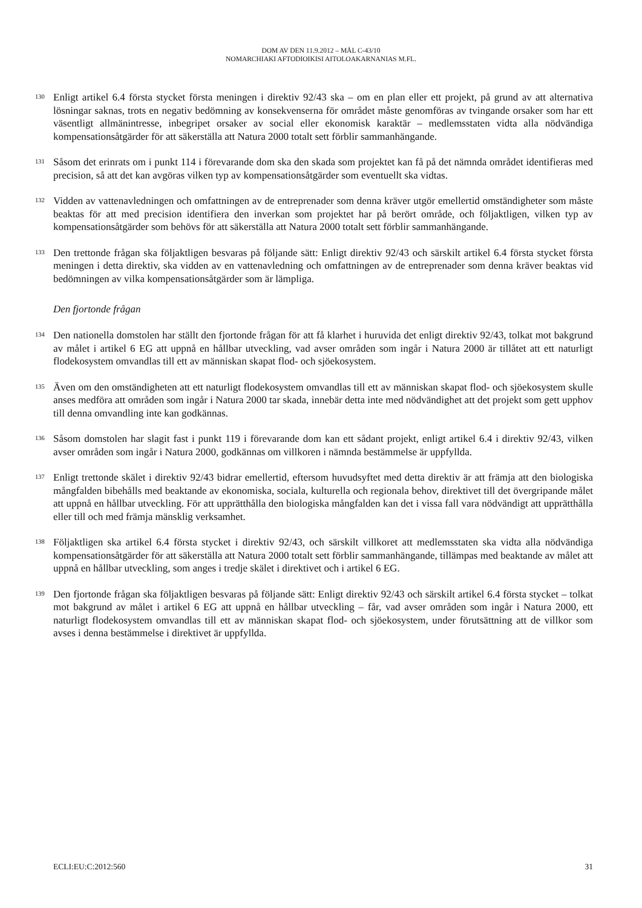DOM AV DEN 11.9.2012 – MÅL C-43/10
NOMARCHIAKI AFTODIOIKISI AITOLOAKARNANIAS M.FL.
130
Enligt artikel 6.4 första stycket första meningen i direktiv 92/43 ska – om en plan eller ett projekt, på grund av att alternativa lösningar saknas, trots en negativ bedömning av konsekvenserna för området måste genomföras av tvingande orsaker som har ett väsentligt allmänintresse, inbegripet orsaker av social eller ekonomisk karaktär – medlemsstaten vidta alla nödvändiga kompensationsåtgärder för att säkerställa att Natura 2000 totalt sett förblir sammanhängande.
131
Såsom det erinrats om i punkt 114 i förevarande dom ska den skada som projektet kan få på det nämnda området identifieras med precision, så att det kan avgöras vilken typ av kompensationsåtgärder som eventuellt ska vidtas.
132
Vidden av vattenavledningen och omfattningen av de entreprenader som denna kräver utgör emellertid omständigheter som måste beaktas för att med precision identifiera den inverkan som projektet har på berört område, och följaktligen, vilken typ av kompensationsåtgärder som behövs för att säkerställa att Natura 2000 totalt sett förblir sammanhängande.
133
Den trettonde frågan ska följaktligen besvaras på följande sätt: Enligt direktiv 92/43 och särskilt artikel 6.4 första stycket första meningen i detta direktiv, ska vidden av en vattenavledning och omfattningen av de entreprenader som denna kräver beaktas vid bedömningen av vilka kompensationsåtgärder som är lämpliga.
Den fjortonde frågan
134
Den nationella domstolen har ställt den fjortonde frågan för att få klarhet i huruvida det enligt direktiv 92/43, tolkat mot bakgrund av målet i artikel 6 EG att uppnå en hållbar utveckling, vad avser områden som ingår i Natura 2000 är tillåtet att ett naturligt flodekosystem omvandlas till ett av människan skapat flod- och sjöekosystem.
135
Även om den omständigheten att ett naturligt flodekosystem omvandlas till ett av människan skapat flod- och sjöekosystem skulle anses medföra att områden som ingår i Natura 2000 tar skada, innebär detta inte med nödvändighet att det projekt som gett upphov till denna omvandling inte kan godkännas.
136
Såsom domstolen har slagit fast i punkt 119 i förevarande dom kan ett sådant projekt, enligt artikel 6.4 i direktiv 92/43, vilken avser områden som ingår i Natura 2000, godkännas om villkoren i nämnda bestämmelse är uppfyllda.
137
Enligt trettonde skälet i direktiv 92/43 bidrar emellertid, eftersom huvudsyftet med detta direktiv är att främja att den biologiska mångfalden bibehålls med beaktande av ekonomiska, sociala, kulturella och regionala behov, direktivet till det övergripande målet att uppnå en hållbar utveckling. För att upprätthålla den biologiska mångfalden kan det i vissa fall vara nödvändigt att upprätthålla eller till och med främja mänsklig verksamhet.
138
Följaktligen ska artikel 6.4 första stycket i direktiv 92/43, och särskilt villkoret att medlemsstaten ska vidta alla nödvändiga kompensationsåtgärder för att säkerställa att Natura 2000 totalt sett förblir sammanhängande, tillämpas med beaktande av målet att uppnå en hållbar utveckling, som anges i tredje skälet i direktivet och i artikel 6 EG.
139
Den fjortonde frågan ska följaktligen besvaras på följande sätt: Enligt direktiv 92/43 och särskilt artikel 6.4 första stycket – tolkat mot bakgrund av målet i artikel 6 EG att uppnå en hållbar utveckling – får, vad avser områden som ingår i Natura 2000, ett naturligt flodekosystem omvandlas till ett av människan skapat flod- och sjöekosystem, under förutsättning att de villkor som avses i denna bestämmelse i direktivet är uppfyllda.
ECLI:EU:C:2012:560 31